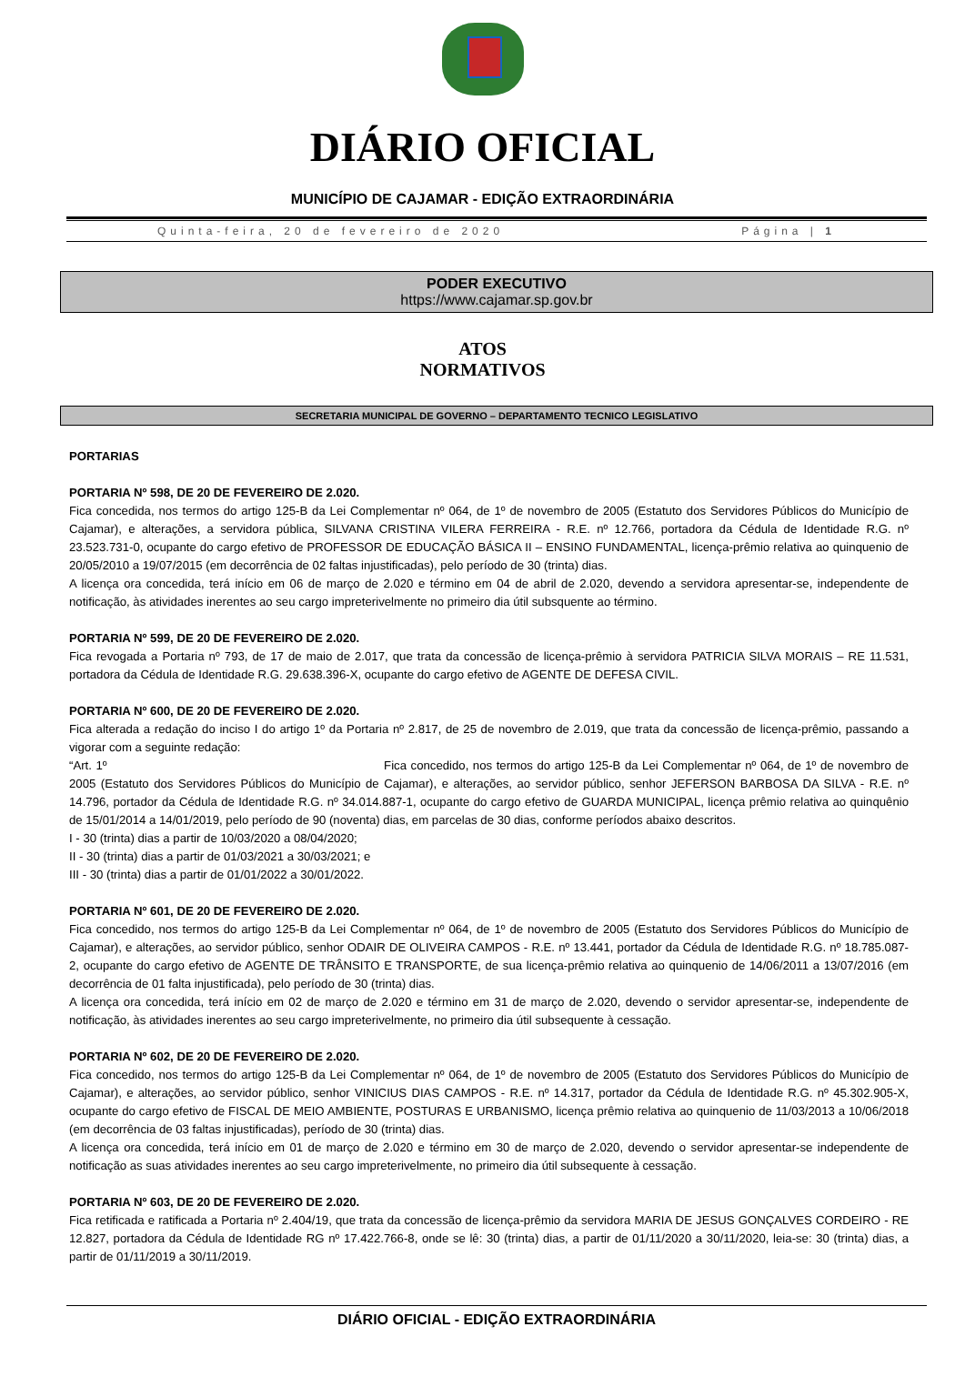DIÁRIO OFICIAL
MUNICÍPIO DE CAJAMAR - EDIÇÃO EXTRAORDINÁRIA
Quinta-feira, 20 de fevereiro de 2020 Página | 1
PODER EXECUTIVO
https://www.cajamar.sp.gov.br
ATOS
NORMATIVOS
SECRETARIA MUNICIPAL DE GOVERNO – DEPARTAMENTO TECNICO LEGISLATIVO
PORTARIAS
PORTARIA Nº 598, DE 20 DE FEVEREIRO DE 2.020.
Fica concedida, nos termos do artigo 125-B da Lei Complementar nº 064, de 1º de novembro de 2005 (Estatuto dos Servidores Públicos do Município de Cajamar), e alterações, a servidora pública, SILVANA CRISTINA VILERA FERREIRA - R.E. nº 12.766, portadora da Cédula de Identidade R.G. nº 23.523.731-0, ocupante do cargo efetivo de PROFESSOR DE EDUCAÇÃO BÁSICA II – ENSINO FUNDAMENTAL, licença-prêmio relativa ao quinquenio de 20/05/2010 a 19/07/2015 (em decorrência de 02 faltas injustificadas), pelo período de 30 (trinta) dias.
A licença ora concedida, terá início em 06 de março de 2.020 e término em 04 de abril de 2.020, devendo a servidora apresentar-se, independente de notificação, às atividades inerentes ao seu cargo impreterivelmente no primeiro dia útil subsquente ao término.
PORTARIA Nº 599, DE 20 DE FEVEREIRO DE 2.020.
Fica revogada a Portaria nº 793, de 17 de maio de 2.017, que trata da concessão de licença-prêmio à servidora PATRICIA SILVA MORAIS – RE 11.531, portadora da Cédula de Identidade R.G. 29.638.396-X, ocupante do cargo efetivo de AGENTE DE DEFESA CIVIL.
PORTARIA Nº 600, DE 20 DE FEVEREIRO DE 2.020.
Fica alterada a redação do inciso I do artigo 1º da Portaria nº 2.817, de 25 de novembro de 2.019, que trata da concessão de licença-prêmio, passando a vigorar com a seguinte redação:
“Art. 1º Fica concedido, nos termos do artigo 125-B da Lei Complementar nº 064, de 1º de novembro de 2005 (Estatuto dos Servidores Públicos do Município de Cajamar), e alterações, ao servidor público, senhor JEFERSON BARBOSA DA SILVA - R.E. nº 14.796, portador da Cédula de Identidade R.G. nº 34.014.887-1, ocupante do cargo efetivo de GUARDA MUNICIPAL, licença prêmio relativa ao quinquênio de 15/01/2014 a 14/01/2019, pelo período de 90 (noventa) dias, em parcelas de 30 dias, conforme períodos abaixo descritos.
I - 30 (trinta) dias a partir de 10/03/2020 a 08/04/2020;
II - 30 (trinta) dias a partir de 01/03/2021 a 30/03/2021; e
III - 30 (trinta) dias a partir de 01/01/2022 a 30/01/2022.
PORTARIA Nº 601, DE 20 DE FEVEREIRO DE 2.020.
Fica concedido, nos termos do artigo 125-B da Lei Complementar nº 064, de 1º de novembro de 2005 (Estatuto dos Servidores Públicos do Município de Cajamar), e alterações, ao servidor público, senhor ODAIR DE OLIVEIRA CAMPOS - R.E. nº 13.441, portador da Cédula de Identidade R.G. nº 18.785.087-2, ocupante do cargo efetivo de AGENTE DE TRÂNSITO E TRANSPORTE, de sua licença-prêmio relativa ao quinquenio de 14/06/2011 a 13/07/2016 (em decorrência de 01 falta injustificada), pelo período de 30 (trinta) dias.
A licença ora concedida, terá início em 02 de março de 2.020 e término em 31 de março de 2.020, devendo o servidor apresentar-se, independente de notificação, às atividades inerentes ao seu cargo impreterivelmente, no primeiro dia útil subsequente à cessação.
PORTARIA Nº 602, DE 20 DE FEVEREIRO DE 2.020.
Fica concedido, nos termos do artigo 125-B da Lei Complementar nº 064, de 1º de novembro de 2005 (Estatuto dos Servidores Públicos do Município de Cajamar), e alterações, ao servidor público, senhor VINICIUS DIAS CAMPOS - R.E. nº 14.317, portador da Cédula de Identidade R.G. nº 45.302.905-X, ocupante do cargo efetivo de FISCAL DE MEIO AMBIENTE, POSTURAS E URBANISMO, licença prêmio relativa ao quinquenio de 11/03/2013 a 10/06/2018 (em decorrência de 03 faltas injustificadas), período de 30 (trinta) dias.
A licença ora concedida, terá início em 01 de março de 2.020 e término em 30 de março de 2.020, devendo o servidor apresentar-se independente de notificação as suas atividades inerentes ao seu cargo impreterivelmente, no primeiro dia útil subsequente à cessação.
PORTARIA Nº 603, DE 20 DE FEVEREIRO DE 2.020.
Fica retificada e ratificada a Portaria nº 2.404/19, que trata da concessão de licença-prêmio da servidora MARIA DE JESUS GONÇALVES CORDEIRO - RE 12.827, portadora da Cédula de Identidade RG nº 17.422.766-8, onde se lê: 30 (trinta) dias, a partir de 01/11/2020 a 30/11/2020, leia-se: 30 (trinta) dias, a partir de 01/11/2019 a 30/11/2019.
DIÁRIO OFICIAL - EDIÇÃO EXTRAORDINÁRIA